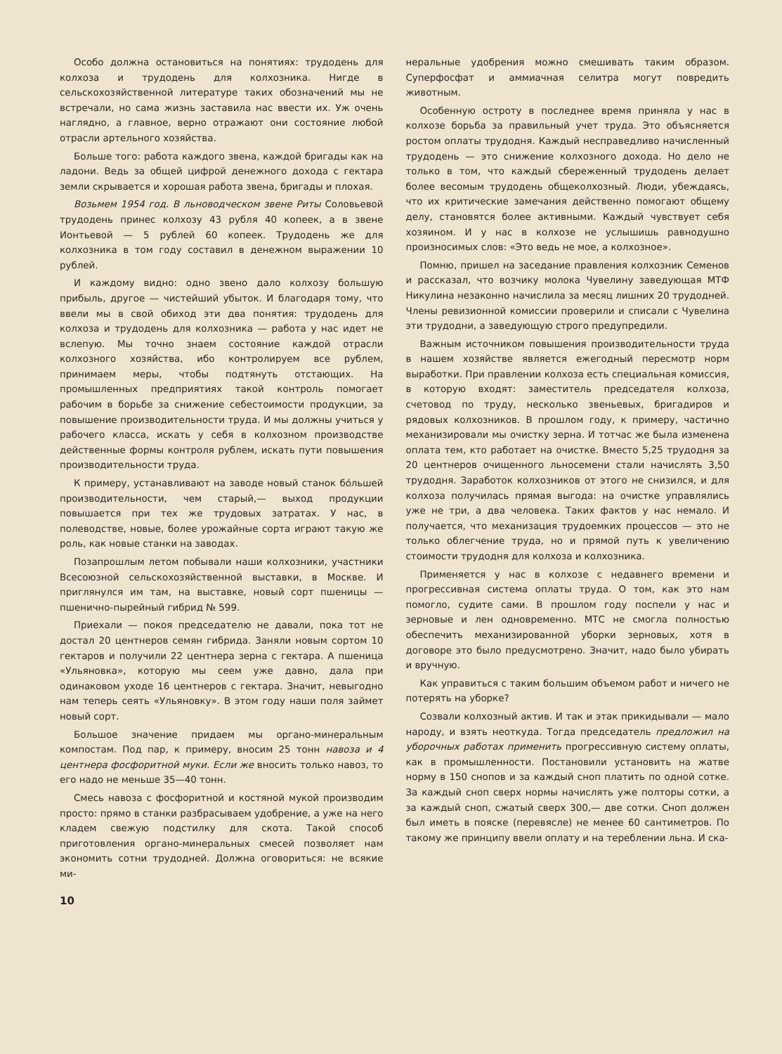Особо должна остановиться на понятиях: трудодень для колхоза и трудодень для колхозника. Нигде в сельскохозяйственной литературе таких обозначений мы не встречали, но сама жизнь заставила нас ввести их. Уж очень наглядно, а главное, верно отражают они состояние любой отрасли артельного хозяйства.
Больше того: работа каждого звена, каждой бригады как на ладони. Ведь за общей цифрой денежного дохода с гектара земли скрывается и хорошая работа звена, бригады и плохая.
Возьмем 1954 год. В льноводческом звене Риты Соловьевой трудодень принес колхозу 43 рубля 40 копеек, а в звене Ионтьевой — 5 рублей 60 копеек. Трудодень же для колхозника в том году составил в денежном выражении 10 рублей.
И каждому видно: одно звено дало колхозу большую прибыль, другое — чистейший убыток. И благодаря тому, что ввели мы в свой обиход эти два понятия: трудодень для колхоза и трудодень для колхозника — работа у нас идет не вслепую. Мы точно знаем состояние каждой отрасли колхозного хозяйства, ибо контролируем все рублем, принимаем меры, чтобы подтянуть отстающих. На промышленных предприятиях такой контроль помогает рабочим в борьбе за снижение себестоимости продукции, за повышение производительности труда. И мы должны учиться у рабочего класса, искать у себя в колхозном производстве действенные формы контроля рублем, искать пути повышения производительности труда.
К примеру, устанавливают на заводе новый станок бóльшей производительности, чем старый,— выход продукции повышается при тех же трудовых затратах. У нас, в полеводстве, новые, более урожайные сорта играют такую же роль, как новые станки на заводах.
Позапрошлым летом побывали наши колхозники, участники Всесоюзной сельскохозяйственной выставки, в Москве. И приглянулся им там, на выставке, новый сорт пшеницы — пшенично-пырейный гибрид № 599.
Приехали — покоя председателю не давали, пока тот не достал 20 центнеров семян гибрида. Заняли новым сортом 10 гектаров и получили 22 центнера зерна с гектара. А пшеница «Ульяновка», которую мы сеем уже давно, дала при одинаковом уходе 16 центнеров с гектара. Значит, невыгодно нам теперь сеять «Ульяновку». В этом году наши поля займет новый сорт.
Большое значение придаем мы органо-минеральным компостам. Под пар, к примеру, вносим 25 тонн навоза и 4 центнера фосфоритной муки. Если же вносить только навоз, то его надо не меньше 35—40 тонн.
Смесь навоза с фосфоритной и костяной мукой производим просто: прямо в станки разбрасываем удобрение, а уже на него кладем свежую подстилку для скота. Такой способ приготовления органо-минеральных смесей позволяет нам экономить сотни трудодней. Должна оговориться: не всякие ми-
неральные удобрения можно смешивать таким образом. Суперфосфат и аммиачная селитра могут повредить животным.
Особенную остроту в последнее время приняла у нас в колхозе борьба за правильный учет труда. Это объясняется ростом оплаты трудодня. Каждый несправедливо начисленный трудодень — это снижение колхозного дохода. Но дело не только в том, что каждый сбереженный трудодень делает более весомым трудодень общеколхозный. Люди, убеждаясь, что их критические замечания действенно помогают общему делу, становятся более активными. Каждый чувствует себя хозяином. И у нас в колхозе не услышишь равнодушно произносимых слов: «Это ведь не мое, а колхозное».
Помню, пришел на заседание правления колхозник Семенов и рассказал, что возчику молока Чувелину заведующая МТФ Никулина незаконно начислила за месяц лишних 20 трудодней. Члены ревизионной комиссии проверили и списали с Чувелина эти трудодни, а заведующую строго предупредили.
Важным источником повышения производительности труда в нашем хозяйстве является ежегодный пересмотр норм выработки. При правлении колхоза есть специальная комиссия, в которую входят: заместитель председателя колхоза, счетовод по труду, несколько звеньевых, бригадиров и рядовых колхозников. В прошлом году, к примеру, частично механизировали мы очистку зерна. И тотчас же была изменена оплата тем, кто работает на очистке. Вместо 5,25 трудодня за 20 центнеров очищенного льносемени стали начислять 3,50 трудодня. Заработок колхозников от этого не снизился, и для колхоза получилась прямая выгода: на очистке управлялись уже не три, а два человека. Таких фактов у нас немало. И получается, что механизация трудоемких процессов — это не только облегчение труда, но и прямой путь к увеличению стоимости трудодня для колхоза и колхозника.
Применяется у нас в колхозе с недавнего времени и прогрессивная система оплаты труда. О том, как это нам помогло, судите сами. В прошлом году поспели у нас и зерновые и лен одновременно. МТС не смогла полностью обеспечить механизированной уборки зерновых, хотя в договоре это было предусмотрено. Значит, надо было убирать и вручную.
Как управиться с таким большим объемом работ и ничего не потерять на уборке?
Созвали колхозный актив. И так и этак прикидывали — мало народу, и взять неоткуда. Тогда председатель предложил на уборочных работах применить прогрессивную систему оплаты, как в промышленности. Постановили установить на жатве норму в 150 снопов и за каждый сноп платить по одной сотке. За каждый сноп сверх нормы начислять уже полторы сотки, а за каждый сноп, сжатый сверх 300,— две сотки. Сноп должен был иметь в пояске (перевясле) не менее 60 сантиметров. По такому же принципу ввели оплату и на тереблении льна. И ска-
10